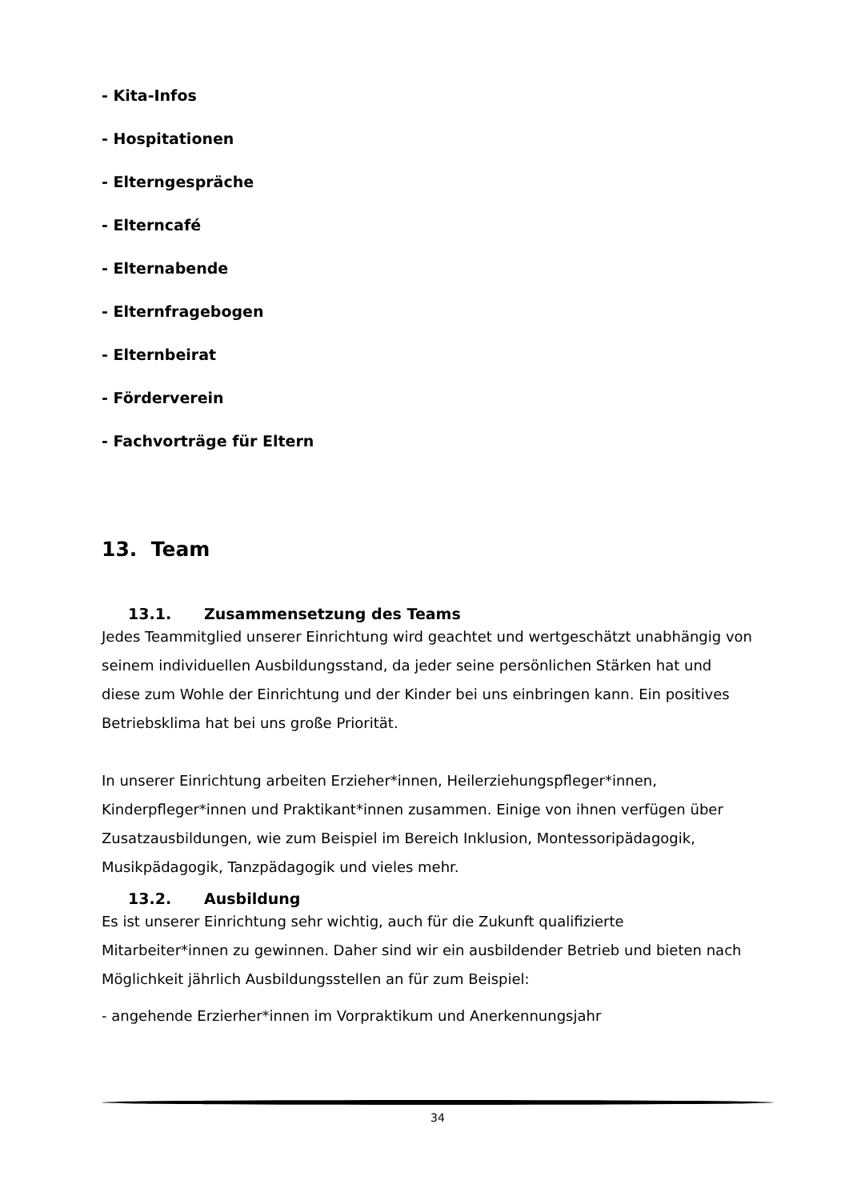- Kita-Infos
- Hospitationen
- Elterngespräche
- Elterncafé
- Elternabende
- Elternfragebogen
- Elternbeirat
- Förderverein
- Fachvorträge für Eltern
13. Team
13.1. Zusammensetzung des Teams
Jedes Teammitglied unserer Einrichtung wird geachtet und wertgeschätzt unabhängig von seinem individuellen Ausbildungsstand, da jeder seine persönlichen Stärken hat und diese zum Wohle der Einrichtung und der Kinder bei uns einbringen kann. Ein positives Betriebsklima hat bei uns große Priorität.
In unserer Einrichtung arbeiten Erzieher*innen, Heilerziehungspfleger*innen, Kinderpfleger*innen und Praktikant*innen zusammen. Einige von ihnen verfügen über Zusatzausbildungen, wie zum Beispiel im Bereich Inklusion, Montessoripädagogik, Musikpädagogik, Tanzpädagogik und vieles mehr.
13.2. Ausbildung
Es ist unserer Einrichtung sehr wichtig, auch für die Zukunft qualifizierte Mitarbeiter*innen zu gewinnen. Daher sind wir ein ausbildender Betrieb und bieten nach Möglichkeit jährlich Ausbildungsstellen an für zum Beispiel:
- angehende Erzierher*innen im Vorpraktikum und Anerkennungsjahr
34